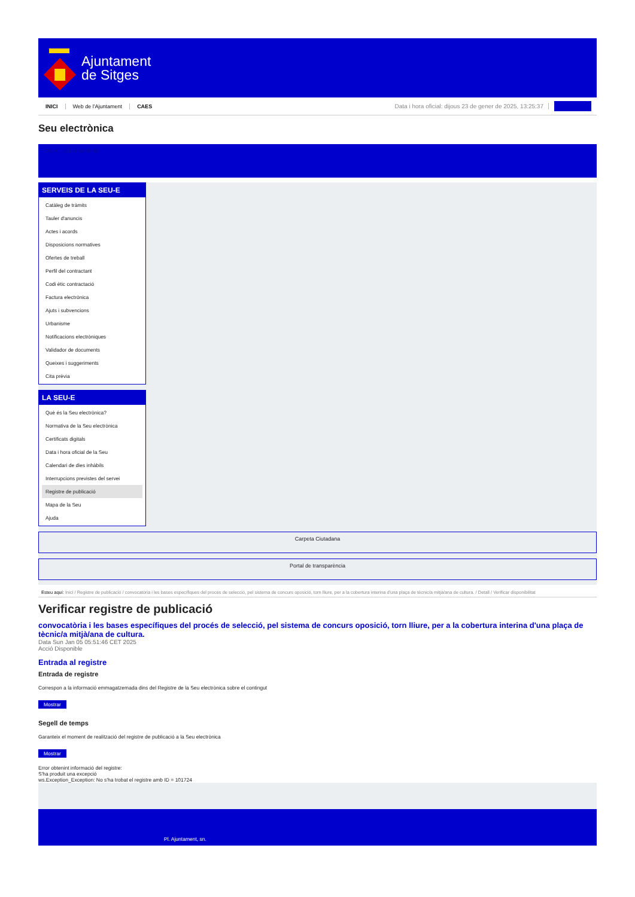Ajuntament
de Sitges
INICI Web de l'Ajuntament CAES Data i hora oficial: dijous 23 de gener de 2025, 13:25:37
Seu electrònica
Obtenir còpia autèntica
SERVEIS DE LA SEU-E
Catàleg de tràmits
Tauler d'anuncis
Actes i acords
Disposicions normatives
Ofertes de treball
Perfil del contractant
Codi ètic contractació
Factura electrònica
Ajuts i subvencions
Urbanisme
Notificacions electròniques
Validador de documents
Queixes i suggeriments
Cita prèvia
LA SEU-E
Què és la Seu electrònica?
Normativa de la Seu electrònica
Certificats digitals
Data i hora oficial de la Seu
Calendari de dies inhàbils
Interrupcions previstes del servei
Registre de publicació
Mapa de la Seu
Ajuda
Carpeta Ciutadana
Portal de transparència
Esteu aquí: Inici / Registre de publicació / convocatòria i les bases específiques del procés de selecció, pel sistema de concurs oposició, torn lliure, per a la cobertura interina d'una plaça de tècnic/a mitjà/ana de cultura. / Detall / Verificar disponibilitat
Verificar registre de publicació
convocatòria i les bases específiques del procés de selecció, pel sistema de concurs oposició, torn lliure, per a la cobertura interina d'una plaça de tècnic/a mitjà/ana de cultura.
Data Sun Jan 05 05:51:46 CET 2025
Acció Disponible
Entrada al registre
Entrada de registre
Correspon a la informació emmagatzemada dins del Registre de la Seu electrònica sobre el contingut
Mostrar
Segell de temps
Garanteix el moment de realització del registre de publicació a la Seu electrònica
Mostrar
Error obtenint informació del registre:
S'ha produit una excepció
ws.Exception_Exception: No s'ha trobat el registre amb ID = 101724
Pl. Ajuntament, sn.